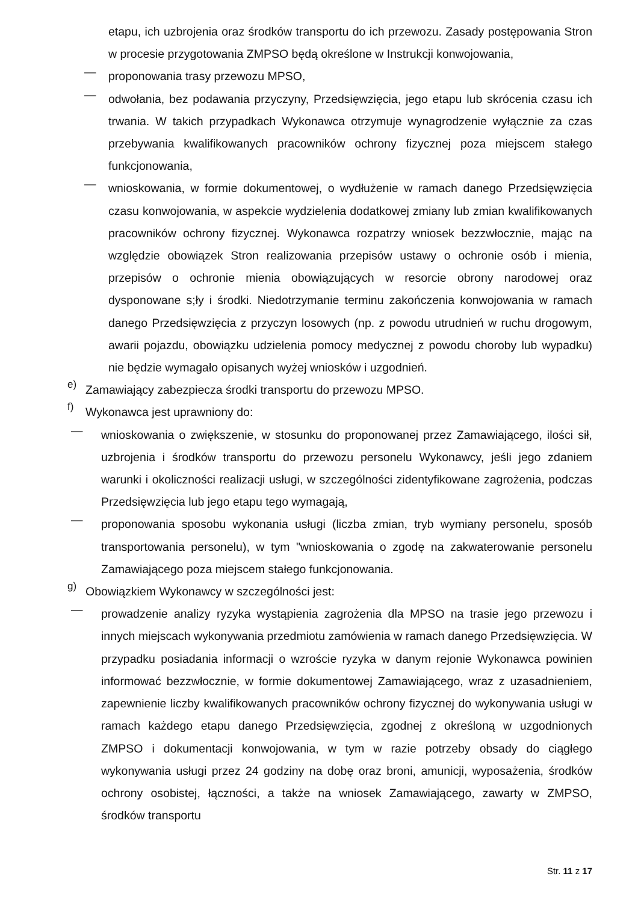etapu, ich uzbrojenia oraz środków transportu do ich przewozu. Zasady postępowania Stron w procesie przygotowania ZMPSO będą określone w Instrukcji konwojowania,
—
proponowania trasy przewozu MPSO,
—
odwołania, bez podawania przyczyny, Przedsięwzięcia, jego etapu lub skrócenia czasu ich trwania. W takich przypadkach Wykonawca otrzymuje wynagrodzenie wyłącznie za czas przebywania kwalifikowanych pracowników ochrony fizycznej poza miejscem stałego funkcjonowania,
—
wnioskowania, w formie dokumentowej, o wydłużenie w ramach danego Przedsięwzięcia czasu konwojowania, w aspekcie wydzielenia dodatkowej zmiany lub zmian kwalifikowanych pracowników ochrony fizycznej. Wykonawca rozpatrzy wniosek bezzwłocznie, mając na względzie obowiązek Stron realizowania przepisów ustawy o ochronie osób i mienia, przepisów o ochronie mienia obowiązujących w resorcie obrony narodowej oraz dysponowane s;ły i środki. Niedotrzymanie terminu zakończenia konwojowania w ramach danego Przedsięwzięcia z przyczyn losowych (np. z powodu utrudnień w ruchu drogowym, awarii pojazdu, obowiązku udzielenia pomocy medycznej z powodu choroby lub wypadku) nie będzie wymagało opisanych wyżej wniosków i uzgodnień.
e)
Zamawiający zabezpiecza środki transportu do przewozu MPSO.
f)
Wykonawca jest uprawniony do:
—
wnioskowania o zwiększenie, w stosunku do proponowanej przez Zamawiającego, ilości sił, uzbrojenia i środków transportu do przewozu personelu Wykonawcy, jeśli jego zdaniem warunki i okoliczności realizacji usługi, w szczególności zidentyfikowane zagrożenia, podczas Przedsięwzięcia lub jego etapu tego wymagają,
—
proponowania sposobu wykonania usługi (liczba zmian, tryb wymiany personelu, sposób transportowania personelu), w tym "wnioskowania o zgodę na zakwaterowanie personelu Zamawiającego poza miejscem stałego funkcjonowania.
g)
Obowiązkiem Wykonawcy w szczególności jest:
—
prowadzenie analizy ryzyka wystąpienia zagrożenia dla MPSO na trasie jego przewozu i innych miejscach wykonywania przedmiotu zamówienia w ramach danego Przedsięwzięcia. W przypadku posiadania informacji o wzroście ryzyka w danym rejonie Wykonawca powinien informować bezzwłocznie, w formie dokumentowej Zamawiającego, wraz z uzasadnieniem, zapewnienie liczby kwalifikowanych pracowników ochrony fizycznej do wykonywania usługi w ramach każdego etapu danego Przedsięwzięcia, zgodnej z określoną w uzgodnionych ZMPSO i dokumentacji konwojowania, w tym w razie potrzeby obsady do ciągłego wykonywania usługi przez 24 godziny na dobę oraz broni, amunicji, wyposażenia, środków ochrony osobistej, łączności, a także na wniosek Zamawiającego, zawarty w ZMPSO, środków transportu
Str. 11 z 17